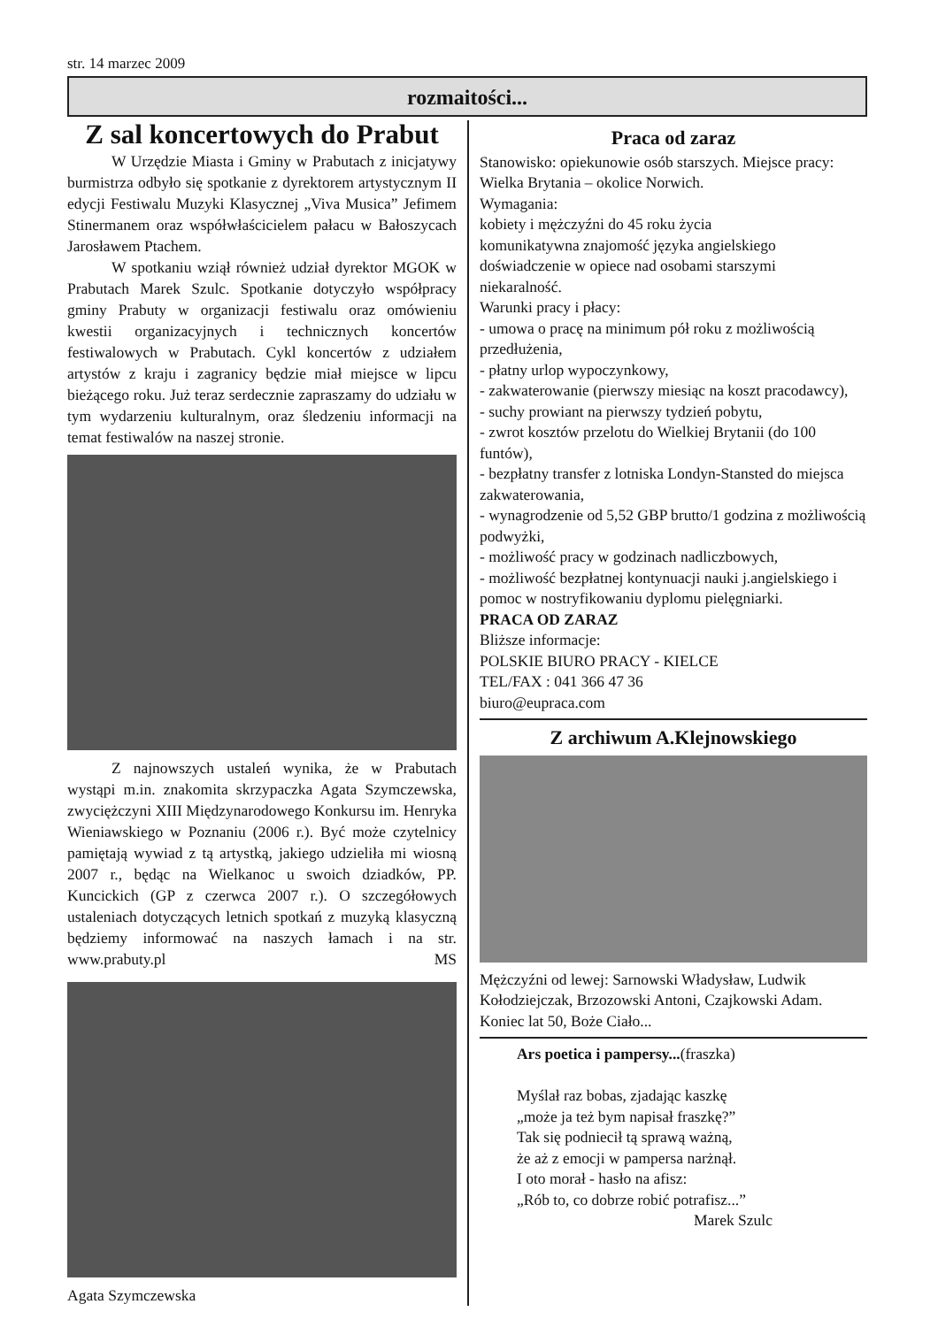str. 14 marzec 2009
rozmaitości...
Z sal koncertowych do Prabut
W Urzędzie Miasta i Gminy w Prabutach z inicjatywy burmistrza odbyło się spotkanie z dyrektorem artystycznym II edycji Festiwalu Muzyki Klasycznej „Viva Musica” Jefimem Stinermanem oraz współwłaścicielem pałacu w Bałoszycach Jarosławem Ptachem.
W spotkaniu wziął również udział dyrektor MGOK w Prabutach Marek Szulc. Spotkanie dotyczyło współpracy gminy Prabuty w organizacji festiwalu oraz omówieniu kwestii organizacyjnych i technicznych koncertów festiwalowych w Prabutach. Cykl koncertów z udziałem artystów z kraju i zagranicy będzie miał miejsce w lipcu bieżącego roku. Już teraz serdecznie zapraszamy do udziału w tym wydarzeniu kulturalnym, oraz śledzeniu informacji na temat festiwalów na naszej stronie.
Z najnowszych ustaleń wynika, że w Prabutach wystąpi m.in. znakomita skrzypaczka Agata Szymczewska, zwyciężczyni XIII Międzynarodowego Konkursu im. Henryka Wieniawskiego w Poznaniu (2006 r.). Być może czytelnicy pamiętają wywiad z tą artystką, jakiego udzieliła mi wiosną 2007 r., będąc na Wielkanoc u swoich dziadków, PP. Kuncickich (GP z czerwca 2007 r.). O szczegółowych ustaleniach dotyczących letnich spotkań z muzyką klasyczną będziemy informować na naszych łamach i na str. www.prabuty.pl MS
Agata Szymczewska
Praca od zaraz
Stanowisko: opiekunowie osób starszych. Miejsce pracy: Wielka Brytania – okolice Norwich.
Wymagania:
kobiety i mężczyźni do 45 roku życia
komunikatywna znajomość języka angielskiego
doświadczenie w opiece nad osobami starszymi
niekaralność.
Warunki pracy i płacy:
- umowa o pracę na minimum pół roku z możliwością przedłużenia,
- płatny urlop wypoczynkowy,
- zakwaterowanie (pierwszy miesiąc na koszt pracodawcy),
- suchy prowiant na pierwszy tydzień pobytu,
- zwrot kosztów przelotu do Wielkiej Brytanii (do 100 funtów),
- bezpłatny transfer z lotniska Londyn-Stansted do miejsca zakwaterowania,
- wynagrodzenie od 5,52 GBP brutto/1 godzina z możliwością podwyżki,
- możliwość pracy w godzinach nadliczbowych,
- możliwość bezpłatnej kontynuacji nauki j.angielskiego i pomoc w nostryfikowaniu dyplomu pielęgniarki.
PRACA OD ZARAZ
Bliższe informacje:
POLSKIE BIURO PRACY - KIELCE
TEL/FAX : 041 366 47 36
biuro@eupraca.com
Z archiwum A.Klejnowskiego
Mężczyźni od lewej: Sarnowski Władysław, Ludwik Kołodziejczak, Brzozowski Antoni, Czajkowski Adam. Koniec lat 50, Boże Ciało...
Ars poetica i pampersy...(fraszka)
Myślał raz bobas, zjadając kaszkę
„może ja też bym napisał fraszkę?”
Tak się podniecił tą sprawą ważną,
że aż z emocji w pampersa narżnął.
I oto morał - hasło na afisz:
„Rób to, co dobrze robić potrafisz...”
Marek Szulc